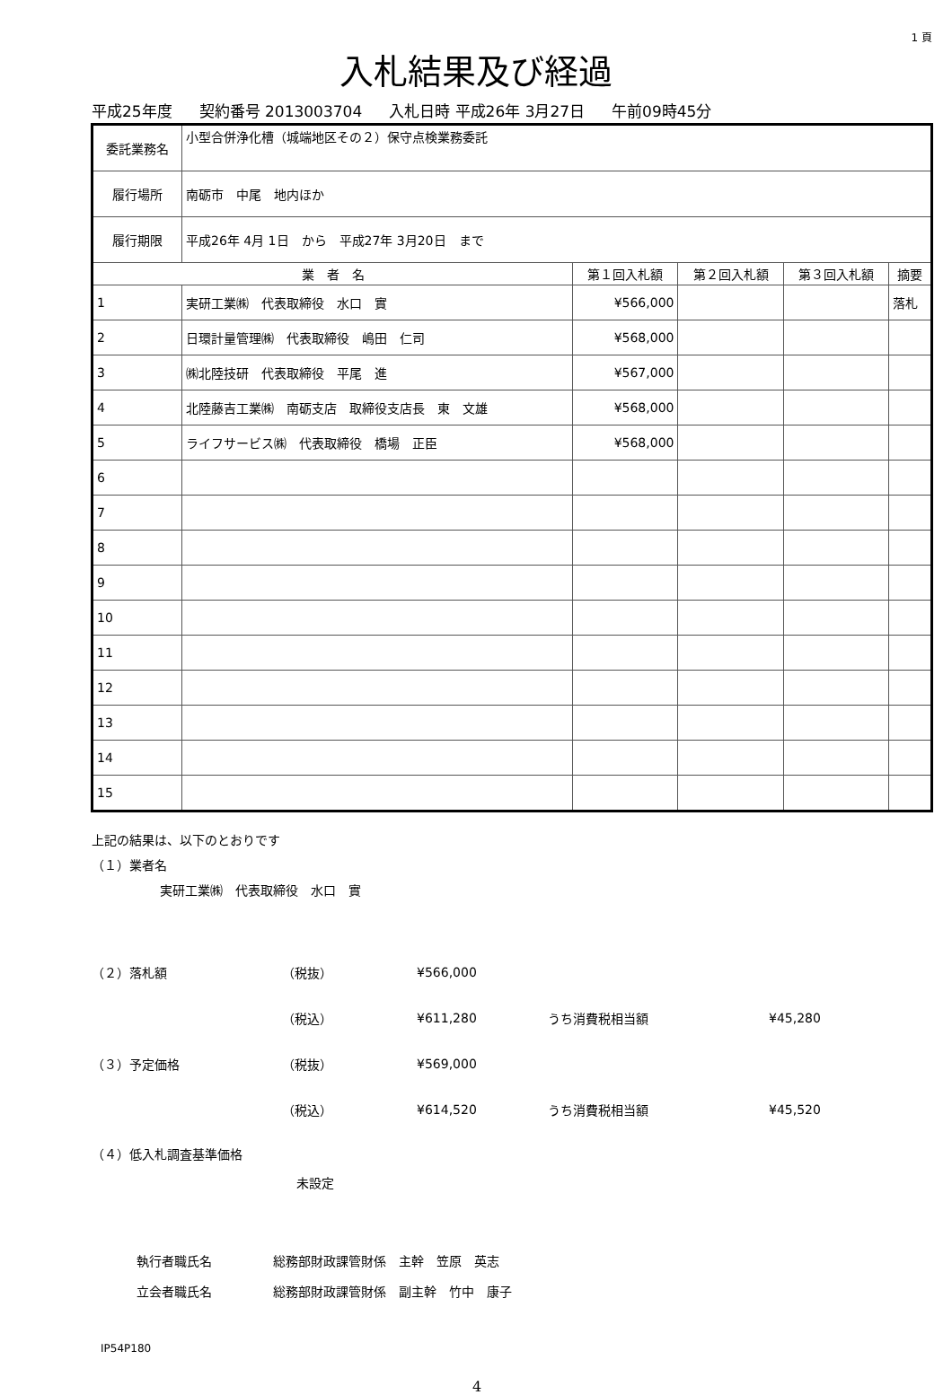1 頁
入札結果及び経過
平成25年度 契約番号 2013003704 入札日時 平成26年 3月27日 午前09時45分
| 委託業務名 | 小型合併浄化槽（城端地区その２）保守点検業務委託 | | | | |
| 履行場所 | 南砺市 中尾 地内ほか | | | | |
| 履行期限 | 平成26年 4月 1日 から 平成27年 3月20日 まで | | | | |
| 業 者 名 | | 第１回入札額 | 第２回入札額 | 第３回入札額 | 摘要 |
| 1 | 実研工業㈱ 代表取締役 水口 實 | ¥566,000 | | | 落札 |
| 2 | 日環計量管理㈱ 代表取締役 嶋田 仁司 | ¥568,000 | | | |
| 3 | ㈱北陸技研 代表取締役 平尾 進 | ¥567,000 | | | |
| 4 | 北陸藤吉工業㈱ 南砺支店 取締役支店長 東 文雄 | ¥568,000 | | | |
| 5 | ライフサービス㈱ 代表取締役 橋場 正臣 | ¥568,000 | | | |
| 6 | | | | | |
| 7 | | | | | |
| 8 | | | | | |
| 9 | | | | | |
| 10 | | | | | |
| 11 | | | | | |
| 12 | | | | | |
| 13 | | | | | |
| 14 | | | | | |
| 15 | | | | | |
上記の結果は、以下のとおりです
（１）業者名
実研工業㈱　代表取締役　水口　實
（２）落札額 （税抜） ¥566,000
（税込） ¥611,280 うち消費税相当額 ¥45,280
（３）予定価格 （税抜） ¥569,000
（税込） ¥614,520 うち消費税相当額 ¥45,520
（４）低入札調査基準価格
未設定
執行者職氏名 総務部財政課管財係　主幹　笠原　英志
立会者職氏名
総務部財政課管財係　副主幹　竹中　康子
IP54P180
4